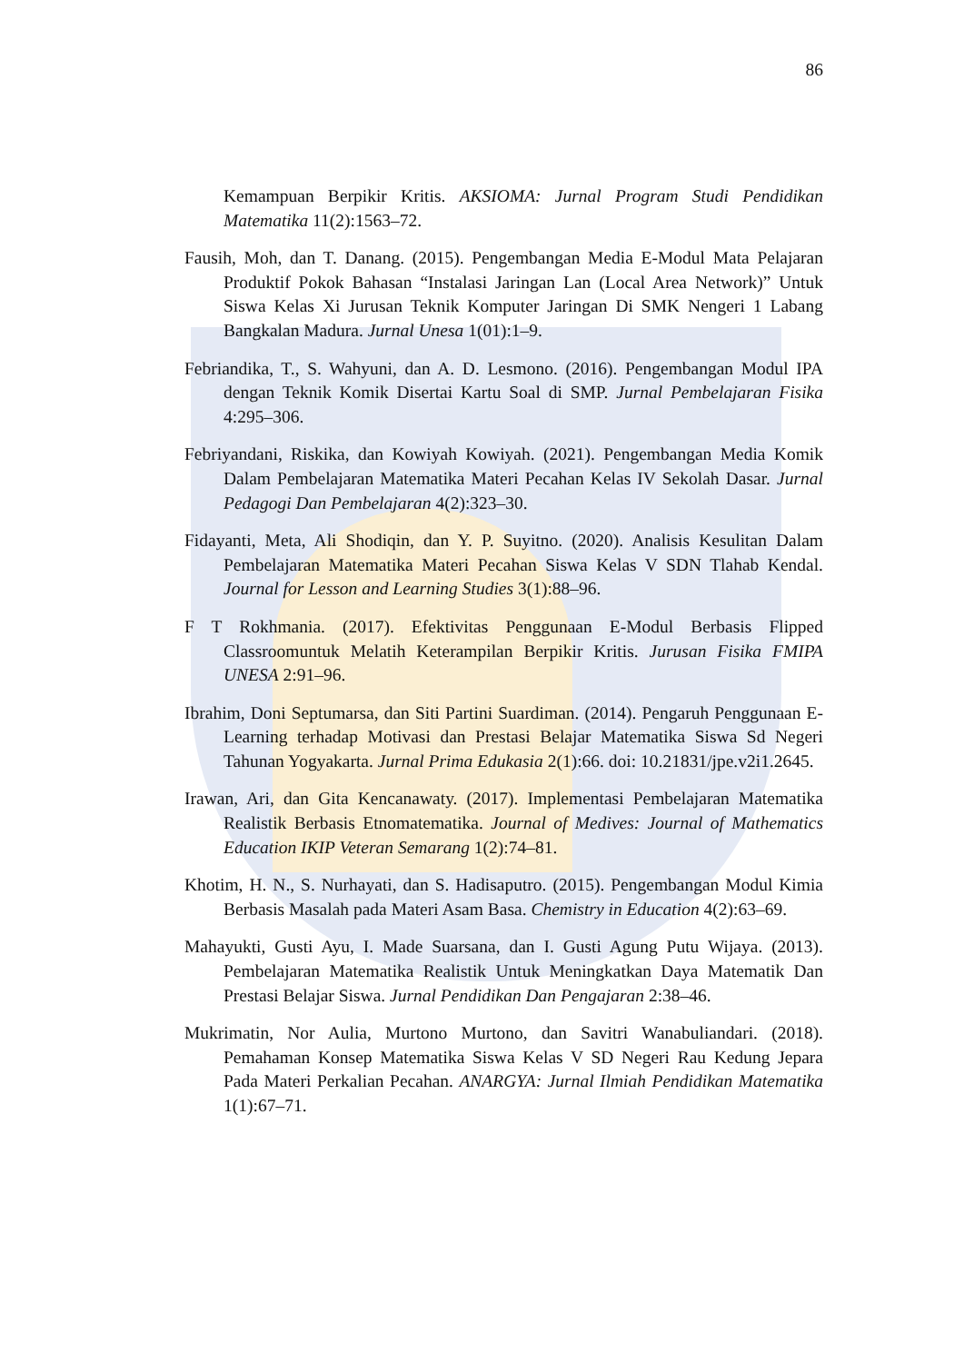86
Kemampuan Berpikir Kritis. AKSIOMA: Jurnal Program Studi Pendidikan Matematika 11(2):1563–72.
Fausih, Moh, dan T. Danang. (2015). Pengembangan Media E-Modul Mata Pelajaran Produktif Pokok Bahasan “Instalasi Jaringan Lan (Local Area Network)” Untuk Siswa Kelas Xi Jurusan Teknik Komputer Jaringan Di SMK Nengeri 1 Labang Bangkalan Madura. Jurnal Unesa 1(01):1–9.
Febriandika, T., S. Wahyuni, dan A. D. Lesmono. (2016). Pengembangan Modul IPA dengan Teknik Komik Disertai Kartu Soal di SMP. Jurnal Pembelajaran Fisika 4:295–306.
Febriyandani, Riskika, dan Kowiyah Kowiyah. (2021). Pengembangan Media Komik Dalam Pembelajaran Matematika Materi Pecahan Kelas IV Sekolah Dasar. Jurnal Pedagogi Dan Pembelajaran 4(2):323–30.
Fidayanti, Meta, Ali Shodiqin, dan Y. P. Suyitno. (2020). Analisis Kesulitan Dalam Pembelajaran Matematika Materi Pecahan Siswa Kelas V SDN Tlahab Kendal. Journal for Lesson and Learning Studies 3(1):88–96.
F T Rokhmania. (2017). Efektivitas Penggunaan E-Modul Berbasis Flipped Classroomuntuk Melatih Keterampilan Berpikir Kritis. Jurusan Fisika FMIPA UNESA 2:91–96.
Ibrahim, Doni Septumarsa, dan Siti Partini Suardiman. (2014). Pengaruh Penggunaan E-Learning terhadap Motivasi dan Prestasi Belajar Matematika Siswa Sd Negeri Tahunan Yogyakarta. Jurnal Prima Edukasia 2(1):66. doi: 10.21831/jpe.v2i1.2645.
Irawan, Ari, dan Gita Kencanawaty. (2017). Implementasi Pembelajaran Matematika Realistik Berbasis Etnomatematika. Journal of Medives: Journal of Mathematics Education IKIP Veteran Semarang 1(2):74–81.
Khotim, H. N., S. Nurhayati, dan S. Hadisaputro. (2015). Pengembangan Modul Kimia Berbasis Masalah pada Materi Asam Basa. Chemistry in Education 4(2):63–69.
Mahayukti, Gusti Ayu, I. Made Suarsana, dan I. Gusti Agung Putu Wijaya. (2013). Pembelajaran Matematika Realistik Untuk Meningkatkan Daya Matematik Dan Prestasi Belajar Siswa. Jurnal Pendidikan Dan Pengajaran 2:38–46.
Mukrimatin, Nor Aulia, Murtono Murtono, dan Savitri Wanabuliandari. (2018). Pemahaman Konsep Matematika Siswa Kelas V SD Negeri Rau Kedung Jepara Pada Materi Perkalian Pecahan. ANARGYA: Jurnal Ilmiah Pendidikan Matematika 1(1):67–71.